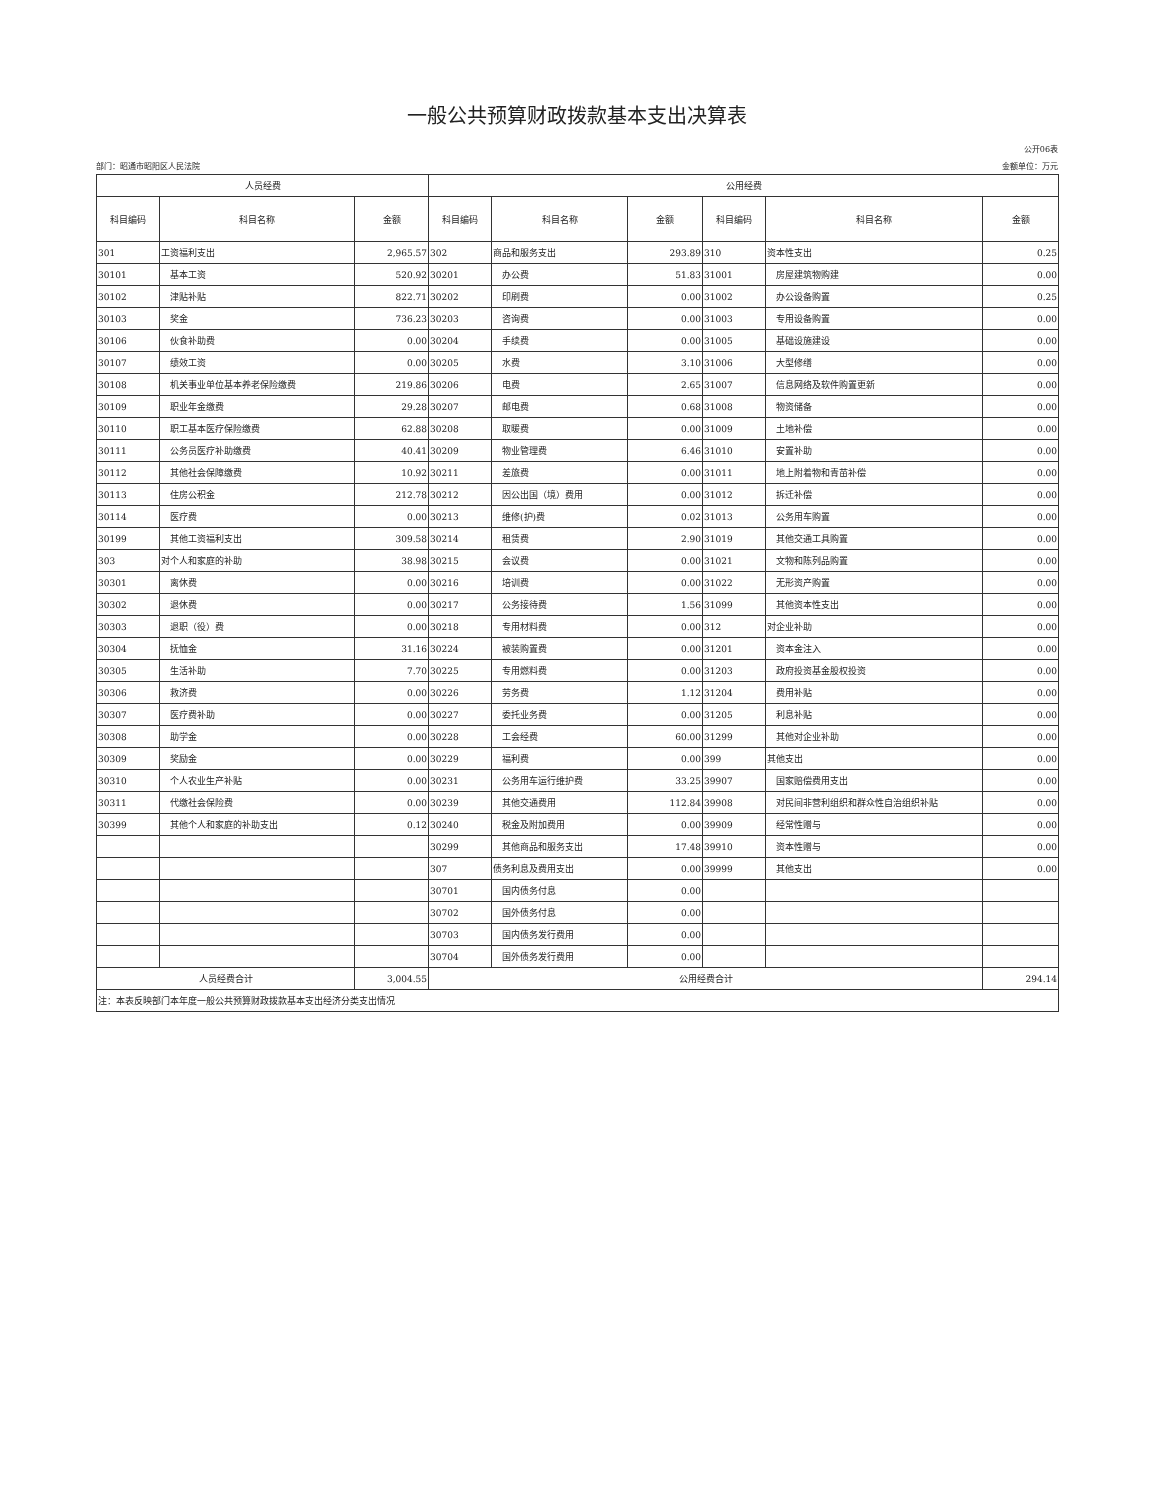一般公共预算财政拨款基本支出决算表
公开06表
部门：昭通市昭阳区人民法院 金额单位：万元
| 人员经费 | | | 公用经费 | | | | | |
| --- | --- | --- | --- | --- | --- | --- | --- | --- |
| 科目编码 | 科目名称 | 金额 | 科目编码 | 科目名称 | 金额 | 科目编码 | 科目名称 | 金额 |
| 301 | 工资福利支出 | 2,965.57 | 302 | 商品和服务支出 | 293.89 | 310 | 资本性支出 | 0.25 |
| 30101 | 基本工资 | 520.92 | 30201 | 办公费 | 51.83 | 31001 | 房屋建筑物购建 | 0.00 |
| 30102 | 津贴补贴 | 822.71 | 30202 | 印刷费 | 0.00 | 31002 | 办公设备购置 | 0.25 |
| 30103 | 奖金 | 736.23 | 30203 | 咨询费 | 0.00 | 31003 | 专用设备购置 | 0.00 |
| 30106 | 伙食补助费 | 0.00 | 30204 | 手续费 | 0.00 | 31005 | 基础设施建设 | 0.00 |
| 30107 | 绩效工资 | 0.00 | 30205 | 水费 | 3.10 | 31006 | 大型修缮 | 0.00 |
| 30108 | 机关事业单位基本养老保险缴费 | 219.86 | 30206 | 电费 | 2.65 | 31007 | 信息网络及软件购置更新 | 0.00 |
| 30109 | 职业年金缴费 | 29.28 | 30207 | 邮电费 | 0.68 | 31008 | 物资储备 | 0.00 |
| 30110 | 职工基本医疗保险缴费 | 62.88 | 30208 | 取暖费 | 0.00 | 31009 | 土地补偿 | 0.00 |
| 30111 | 公务员医疗补助缴费 | 40.41 | 30209 | 物业管理费 | 6.46 | 31010 | 安置补助 | 0.00 |
| 30112 | 其他社会保障缴费 | 10.92 | 30211 | 差旅费 | 0.00 | 31011 | 地上附着物和青苗补偿 | 0.00 |
| 30113 | 住房公积金 | 212.78 | 30212 | 因公出国（境）费用 | 0.00 | 31012 | 拆迁补偿 | 0.00 |
| 30114 | 医疗费 | 0.00 | 30213 | 维修(护)费 | 0.02 | 31013 | 公务用车购置 | 0.00 |
| 30199 | 其他工资福利支出 | 309.58 | 30214 | 租赁费 | 2.90 | 31019 | 其他交通工具购置 | 0.00 |
| 303 | 对个人和家庭的补助 | 38.98 | 30215 | 会议费 | 0.00 | 31021 | 文物和陈列品购置 | 0.00 |
| 30301 | 离休费 | 0.00 | 30216 | 培训费 | 0.00 | 31022 | 无形资产购置 | 0.00 |
| 30302 | 退休费 | 0.00 | 30217 | 公务接待费 | 1.56 | 31099 | 其他资本性支出 | 0.00 |
| 30303 | 退职（役）费 | 0.00 | 30218 | 专用材料费 | 0.00 | 312 | 对企业补助 | 0.00 |
| 30304 | 抚恤金 | 31.16 | 30224 | 被装购置费 | 0.00 | 31201 | 资本金注入 | 0.00 |
| 30305 | 生活补助 | 7.70 | 30225 | 专用燃料费 | 0.00 | 31203 | 政府投资基金股权投资 | 0.00 |
| 30306 | 救济费 | 0.00 | 30226 | 劳务费 | 1.12 | 31204 | 费用补贴 | 0.00 |
| 30307 | 医疗费补助 | 0.00 | 30227 | 委托业务费 | 0.00 | 31205 | 利息补贴 | 0.00 |
| 30308 | 助学金 | 0.00 | 30228 | 工会经费 | 60.00 | 31299 | 其他对企业补助 | 0.00 |
| 30309 | 奖励金 | 0.00 | 30229 | 福利费 | 0.00 | 399 | 其他支出 | 0.00 |
| 30310 | 个人农业生产补贴 | 0.00 | 30231 | 公务用车运行维护费 | 33.25 | 39907 | 国家赔偿费用支出 | 0.00 |
| 30311 | 代缴社会保险费 | 0.00 | 30239 | 其他交通费用 | 112.84 | 39908 | 对民间非营利组织和群众性自治组织补贴 | 0.00 |
| 30399 | 其他个人和家庭的补助支出 | 0.12 | 30240 | 税金及附加费用 | 0.00 | 39909 | 经常性赠与 | 0.00 |
| | | | 30299 | 其他商品和服务支出 | 17.48 | 39910 | 资本性赠与 | 0.00 |
| | | | 307 | 债务利息及费用支出 | 0.00 | 39999 | 其他支出 | 0.00 |
| | | | 30701 | 国内债务付息 | 0.00 | | | |
| | | | 30702 | 国外债务付息 | 0.00 | | | |
| | | | 30703 | 国内债务发行费用 | 0.00 | | | |
| | | | 30704 | 国外债务发行费用 | 0.00 | | | |
| 人员经费合计 | | 3,004.55 | 公用经费合计 | | | | | 294.14 |
| 注：本表反映部门本年度一般公共预算财政拨款基本支出经济分类支出情况 | | | | | | | | |